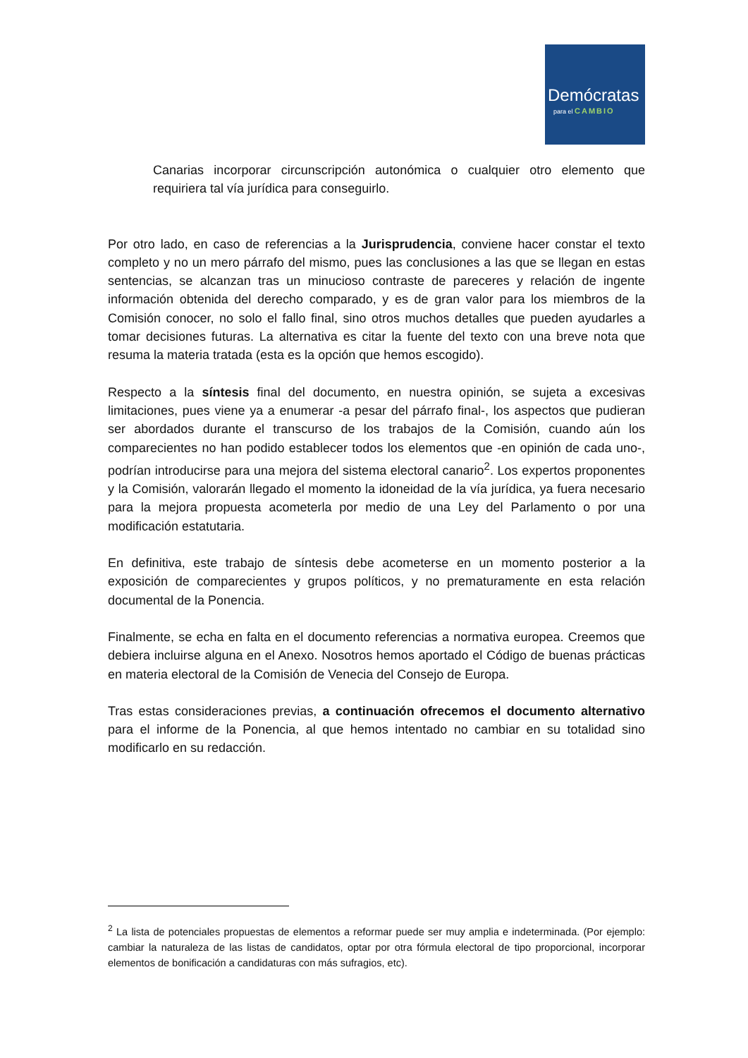Demócratas
para el CAMBIO
Canarias incorporar circunscripción autonómica o cualquier otro elemento que requiriera tal vía jurídica para conseguirlo.
Por otro lado, en caso de referencias a la Jurisprudencia, conviene hacer constar el texto completo y no un mero párrafo del mismo, pues las conclusiones a las que se llegan en estas sentencias, se alcanzan tras un minucioso contraste de pareceres y relación de ingente información obtenida del derecho comparado, y es de gran valor para los miembros de la Comisión conocer, no solo el fallo final, sino otros muchos detalles que pueden ayudarles a tomar decisiones futuras. La alternativa es citar la fuente del texto con una breve nota que resuma la materia tratada (esta es la opción que hemos escogido).
Respecto a la síntesis final del documento, en nuestra opinión, se sujeta a excesivas limitaciones, pues viene ya a enumerar -a pesar del párrafo final-, los aspectos que pudieran ser abordados durante el transcurso de los trabajos de la Comisión, cuando aún los comparecientes no han podido establecer todos los elementos que -en opinión de cada uno-, podrían introducirse para una mejora del sistema electoral canario<sup>2</sup>. Los expertos proponentes y la Comisión, valorarán llegado el momento la idoneidad de la vía jurídica, ya fuera necesario para la mejora propuesta acometerla por medio de una Ley del Parlamento o por una modificación estatutaria.
En definitiva, este trabajo de síntesis debe acometerse en un momento posterior a la exposición de comparecientes y grupos políticos, y no prematuramente en esta relación documental de la Ponencia.
Finalmente, se echa en falta en el documento referencias a normativa europea. Creemos que debiera incluirse alguna en el Anexo. Nosotros hemos aportado el Código de buenas prácticas en materia electoral de la Comisión de Venecia del Consejo de Europa.
Tras estas consideraciones previas, a continuación ofrecemos el documento alternativo para el informe de la Ponencia, al que hemos intentado no cambiar en su totalidad sino modificarlo en su redacción.
<sup>2</sup> La lista de potenciales propuestas de elementos a reformar puede ser muy amplia e indeterminada. (Por ejemplo: cambiar la naturaleza de las listas de candidatos, optar por otra fórmula electoral de tipo proporcional, incorporar elementos de bonificación a candidaturas con más sufragios, etc).